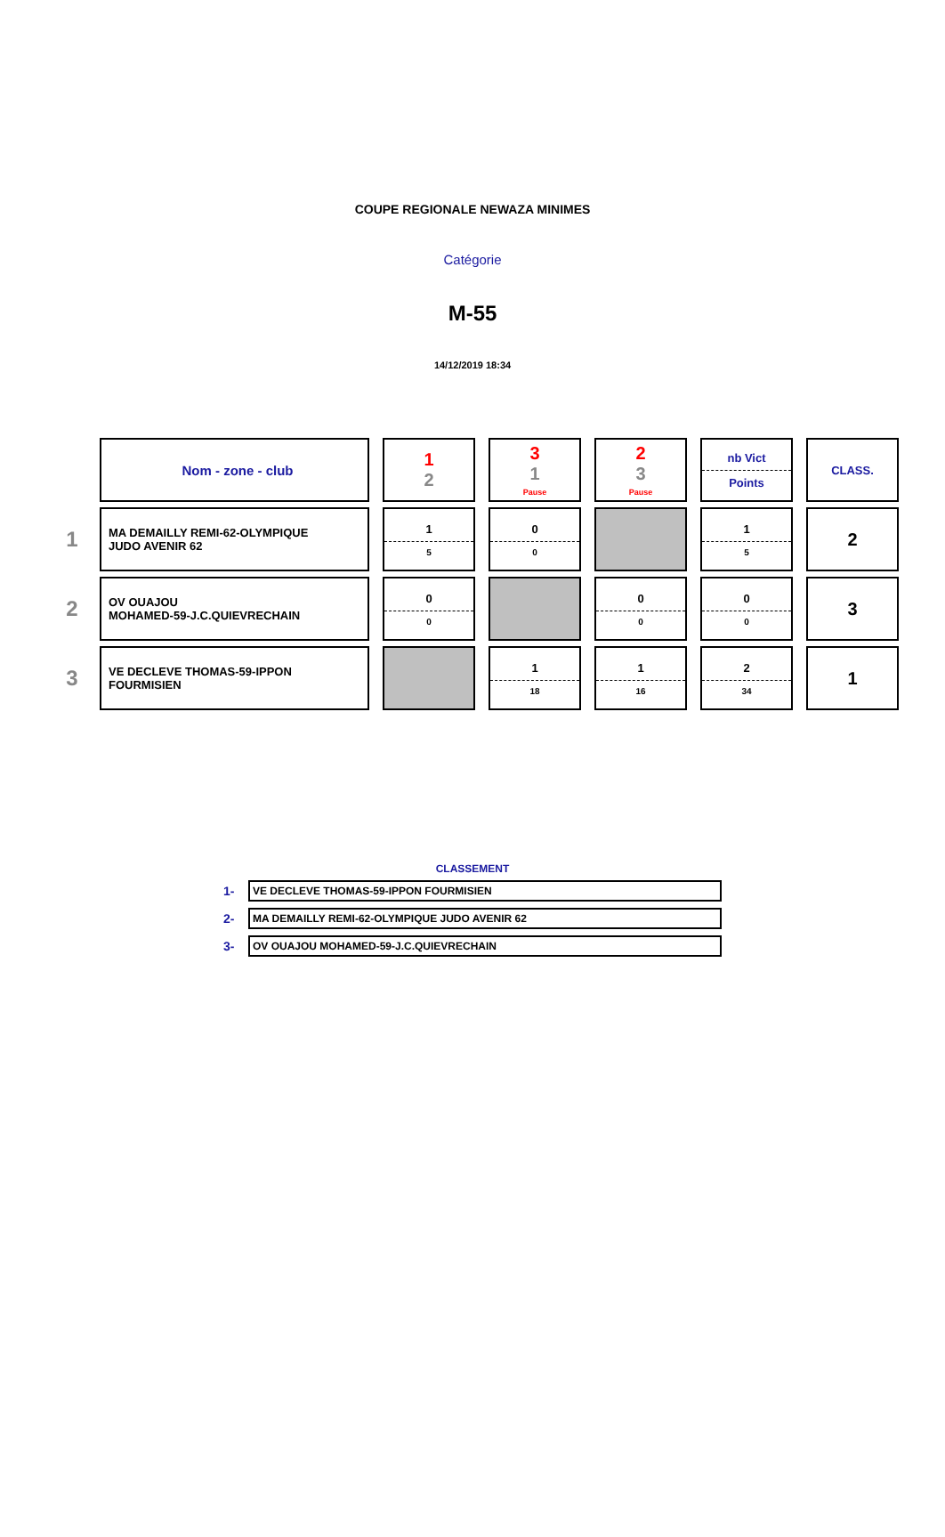COUPE REGIONALE NEWAZA MINIMES
Catégorie
M-55
14/12/2019 18:34
| | Nom - zone - club | 1 2 | 3 1 Pause | 2 3 Pause | nb Vict Points | CLASS. |
| 1 | MA DEMAILLY REMI-62-OLYMPIQUE JUDO AVENIR 62 | 1 5 | 0 0 | | 1 5 | 2 |
| 2 | OV OUAJOU MOHAMED-59-J.C.QUIEVRECHAIN | 0 0 | | 0 0 | 0 0 | 3 |
| 3 | VE DECLEVE THOMAS-59-IPPON FOURMISIEN | | 1 18 | 1 16 | 2 34 | 1 |
CLASSEMENT
1-
VE DECLEVE THOMAS-59-IPPON FOURMISIEN
2-
MA DEMAILLY REMI-62-OLYMPIQUE JUDO AVENIR 62
3-
OV OUAJOU MOHAMED-59-J.C.QUIEVRECHAIN